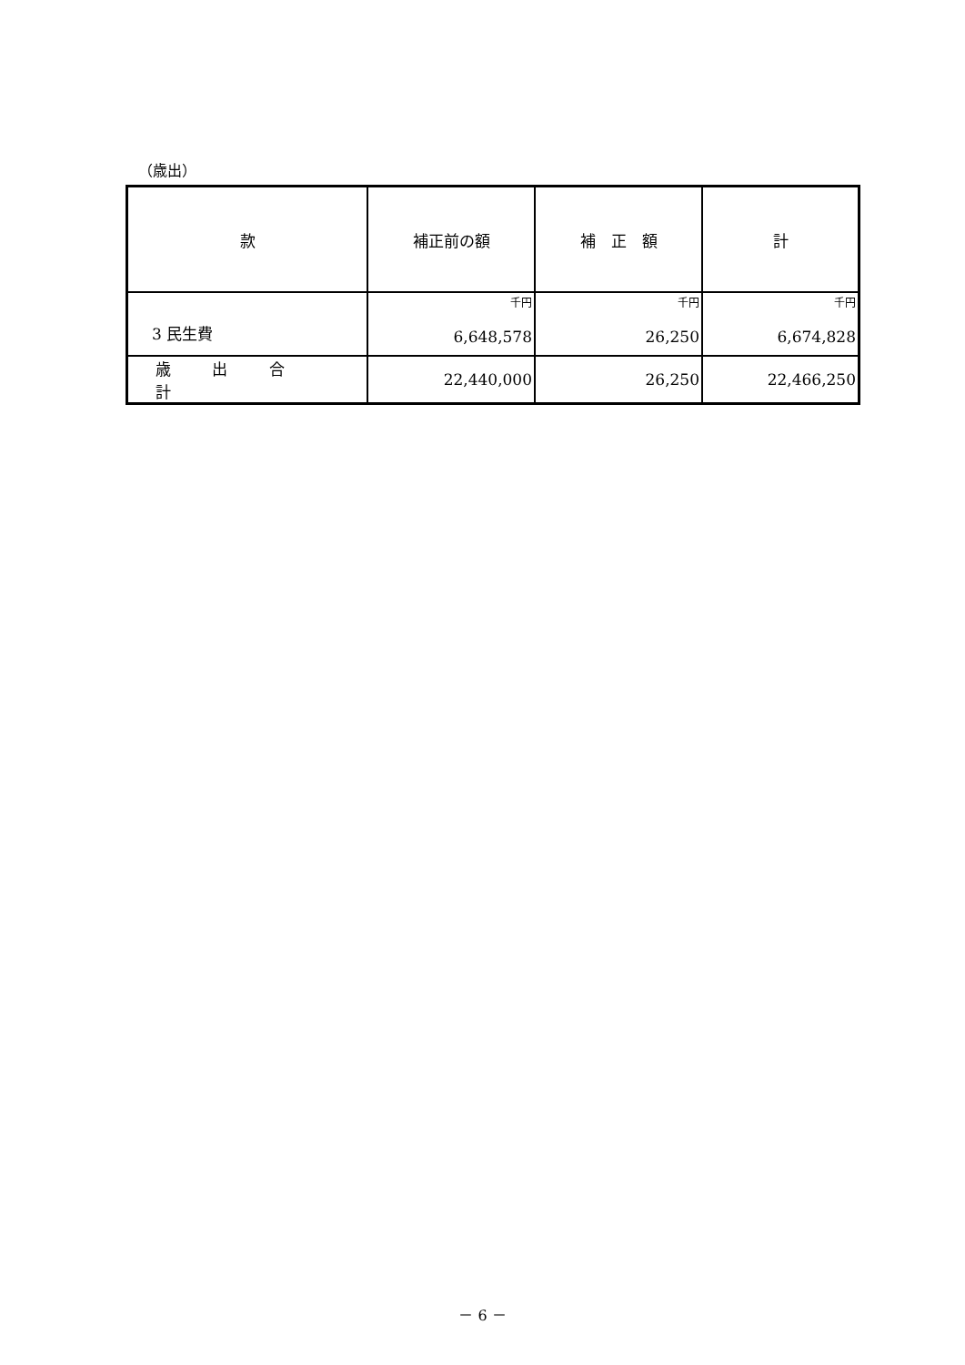（歳出）
| 款 | 補正前の額 | 補 正 額 | 計 |
| --- | --- | --- | --- |
| 3 民生費 | 千円 6,648,578 | 千円 26,250 | 千円 6,674,828 |
| 歳 出 合 計 | 22,440,000 | 26,250 | 22,466,250 |
－ 6 －